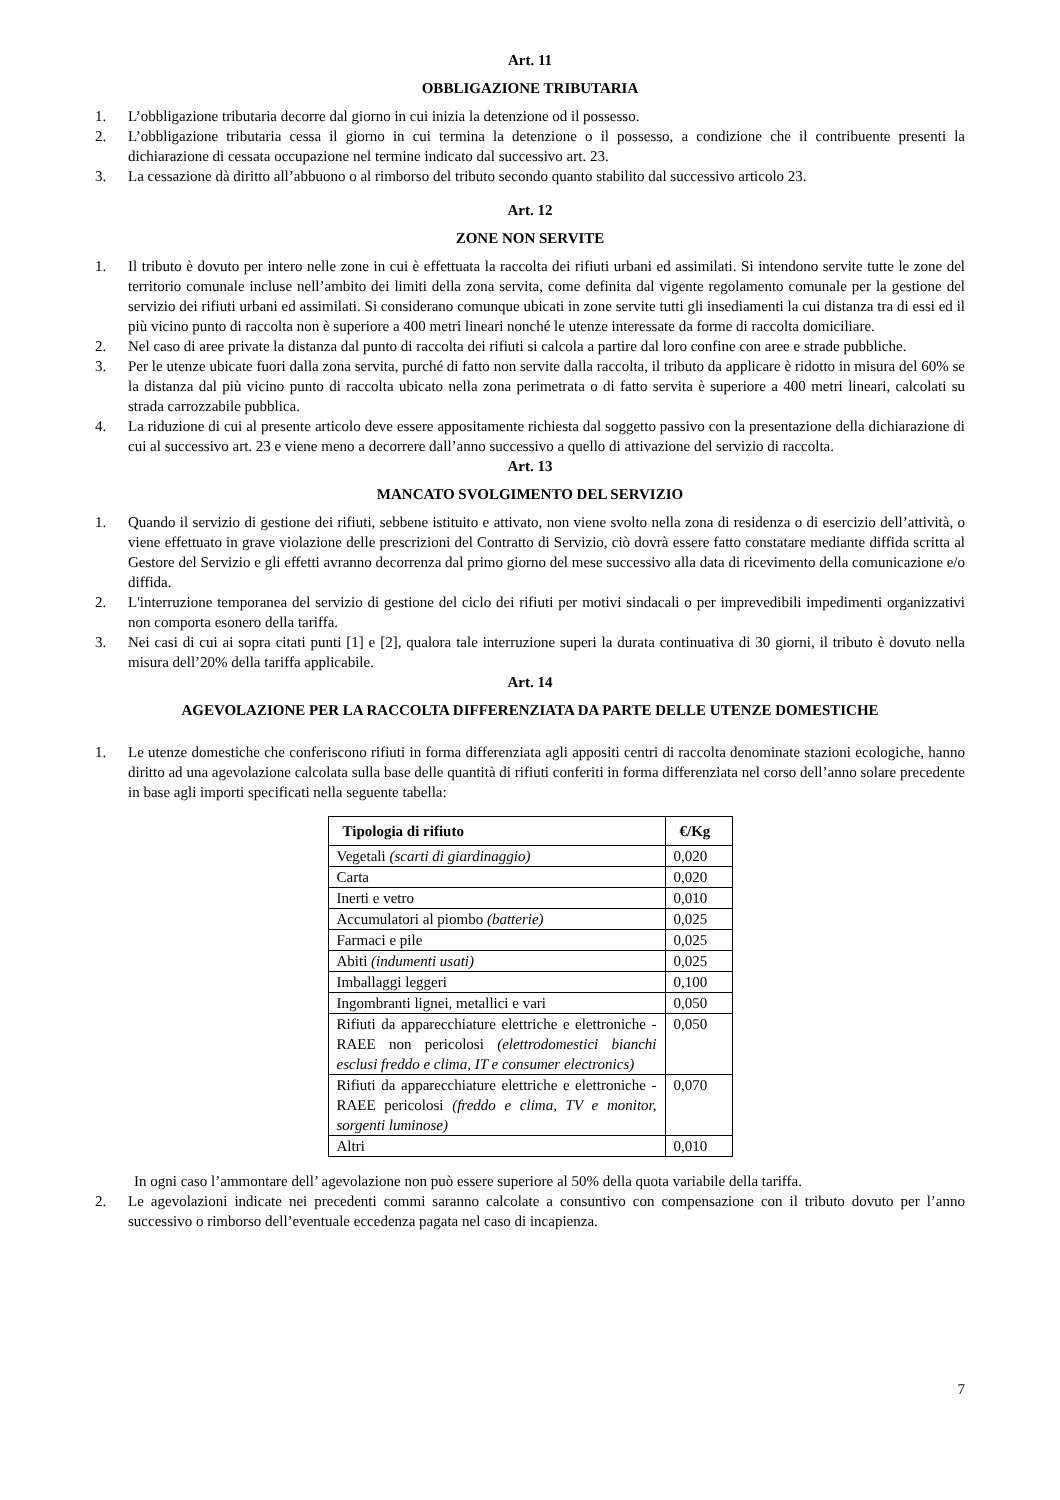Art. 11
OBBLIGAZIONE TRIBUTARIA
1. L’obbligazione tributaria decorre dal giorno in cui inizia la detenzione od il possesso.
2. L’obbligazione tributaria cessa il giorno in cui termina la detenzione o il possesso, a condizione che il contribuente presenti la dichiarazione di cessata occupazione nel termine indicato dal successivo art. 23.
3. La cessazione dà diritto all’abbuono o al rimborso del tributo secondo quanto stabilito dal successivo articolo 23.
Art. 12
ZONE NON SERVITE
1. Il tributo è dovuto per intero nelle zone in cui è effettuata la raccolta dei rifiuti urbani ed assimilati. Si intendono servite tutte le zone del territorio comunale incluse nell’ambito dei limiti della zona servita, come definita dal vigente regolamento comunale per la gestione del servizio dei rifiuti urbani ed assimilati. Si considerano comunque ubicati in zone servite tutti gli insediamenti la cui distanza tra di essi ed il più vicino punto di raccolta non è superiore a 400 metri lineari nonché le utenze interessate da forme di raccolta domiciliare.
2. Nel caso di aree private la distanza dal punto di raccolta dei rifiuti si calcola a partire dal loro confine con aree e strade pubbliche.
3. Per le utenze ubicate fuori dalla zona servita, purché di fatto non servite dalla raccolta, il tributo da applicare è ridotto in misura del 60% se la distanza dal più vicino punto di raccolta ubicato nella zona perimetrata o di fatto servita è superiore a 400 metri lineari, calcolati su strada carrozzabile pubblica.
4. La riduzione di cui al presente articolo deve essere appositamente richiesta dal soggetto passivo con la presentazione della dichiarazione di cui al successivo art. 23 e viene meno a decorrere dall’anno successivo a quello di attivazione del servizio di raccolta.
Art. 13
MANCATO SVOLGIMENTO DEL SERVIZIO
1. Quando il servizio di gestione dei rifiuti, sebbene istituito e attivato, non viene svolto nella zona di residenza o di esercizio dell’attività, o viene effettuato in grave violazione delle prescrizioni del Contratto di Servizio, ciò dovrà essere fatto constatare mediante diffida scritta al Gestore del Servizio e gli effetti avranno decorrenza dal primo giorno del mese successivo alla data di ricevimento della comunicazione e/o diffida.
2. L'interruzione temporanea del servizio di gestione del ciclo dei rifiuti per motivi sindacali o per imprevedibili impedimenti organizzativi non comporta esonero della tariffa.
3. Nei casi di cui ai sopra citati punti [1] e [2], qualora tale interruzione superi la durata continuativa di 30 giorni, il tributo è dovuto nella misura dell’20% della tariffa applicabile.
Art. 14
AGEVOLAZIONE PER LA RACCOLTA DIFFERENZIATA DA PARTE DELLE UTENZE DOMESTICHE
1. Le utenze domestiche che conferiscono rifiuti in forma differenziata agli appositi centri di raccolta denominate stazioni ecologiche, hanno diritto ad una agevolazione calcolata sulla base delle quantità di rifiuti conferiti in forma differenziata nel corso dell’anno solare precedente in base agli importi specificati nella seguente tabella:
| Tipologia di rifiuto | €/Kg |
| --- | --- |
| Vegetali (scarti di giardinaggio) | 0,020 |
| Carta | 0,020 |
| Inerti e vetro | 0,010 |
| Accumulatori al piombo (batterie) | 0,025 |
| Farmaci e pile | 0,025 |
| Abiti (indumenti usati) | 0,025 |
| Imballaggi leggeri | 0,100 |
| Ingombranti lignei, metallici e vari | 0,050 |
| Rifiuti da apparecchiature elettriche e elettroniche - RAEE non pericolosi (elettrodomestici bianchi esclusi freddo e clima, IT e consumer electronics) | 0,050 |
| Rifiuti da apparecchiature elettriche e elettroniche - RAEE pericolosi (freddo e clima, TV e monitor, sorgenti luminose) | 0,070 |
| Altri | 0,010 |
In ogni caso l’ammontare dell’ agevolazione non può essere superiore al 50% della quota variabile della tariffa.
2. Le agevolazioni indicate nei precedenti commi saranno calcolate a consuntivo con compensazione con il tributo dovuto per l’anno successivo o rimborso dell’eventuale eccedenza pagata nel caso di incapienza.
7